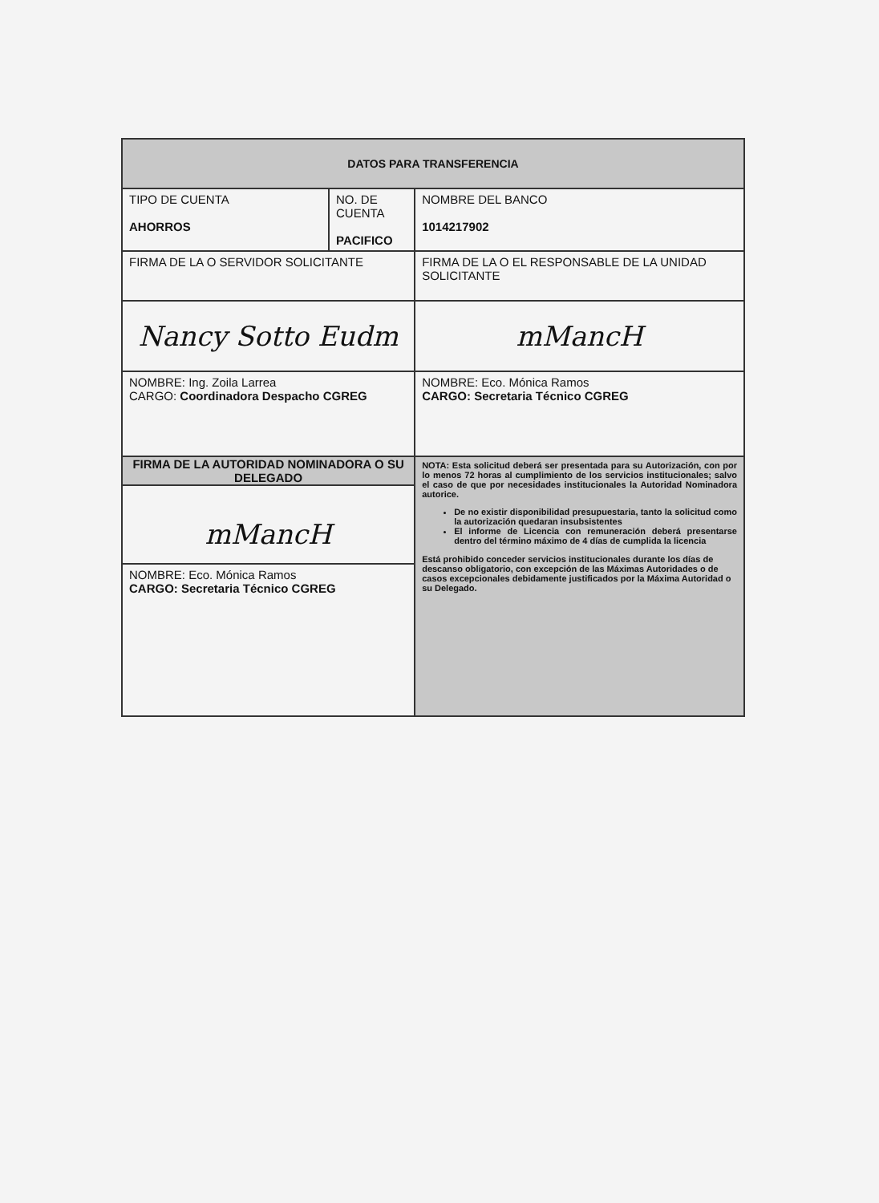| DATOS PARA TRANSFERENCIA | | | |
| --- | --- | --- | --- |
| TIPO DE CUENTA AHORROS | NO. DE CUENTA PACIFICO | | NOMBRE DEL BANCO 1014217902 |
| FIRMA DE LA O SERVIDOR SOLICITANTE | | FIRMA DE LA O EL RESPONSABLE DE LA UNIDAD SOLICITANTE | |
| Nancy Sotto Eudm | | mMancH | |
| NOMBRE: Ing. Zoila Larrea CARGO: Coordinadora Despacho CGREG | | NOMBRE: Eco. Mónica Ramos CARGO: Secretaria Técnico CGREG | |
| FIRMA DE LA AUTORIDAD NOMINADORA O SU DELEGADO mMancH NOMBRE: Eco. Mónica Ramos CARGO: Secretaria Técnico CGREG | | NOTA: Esta solicitud deberá ser presentada para su Autorización, con por lo menos 72 horas al cumplimiento de los servicios institucionales; salvo el caso de que por necesidades institucionales la Autoridad Nominadora autorice. De no existir disponibilidad presupuestaria, tanto la solicitud como la autorización quedaran insubsistentes El informe de Licencia con remuneración deberá presentarse dentro del término máximo de 4 días de cumplida la licencia Está prohibido conceder servicios institucionales durante los días de descanso obligatorio, con excepción de las Máximas Autoridades o de casos excepcionales debidamente justificados por la Máxima Autoridad o su Delegado. | |